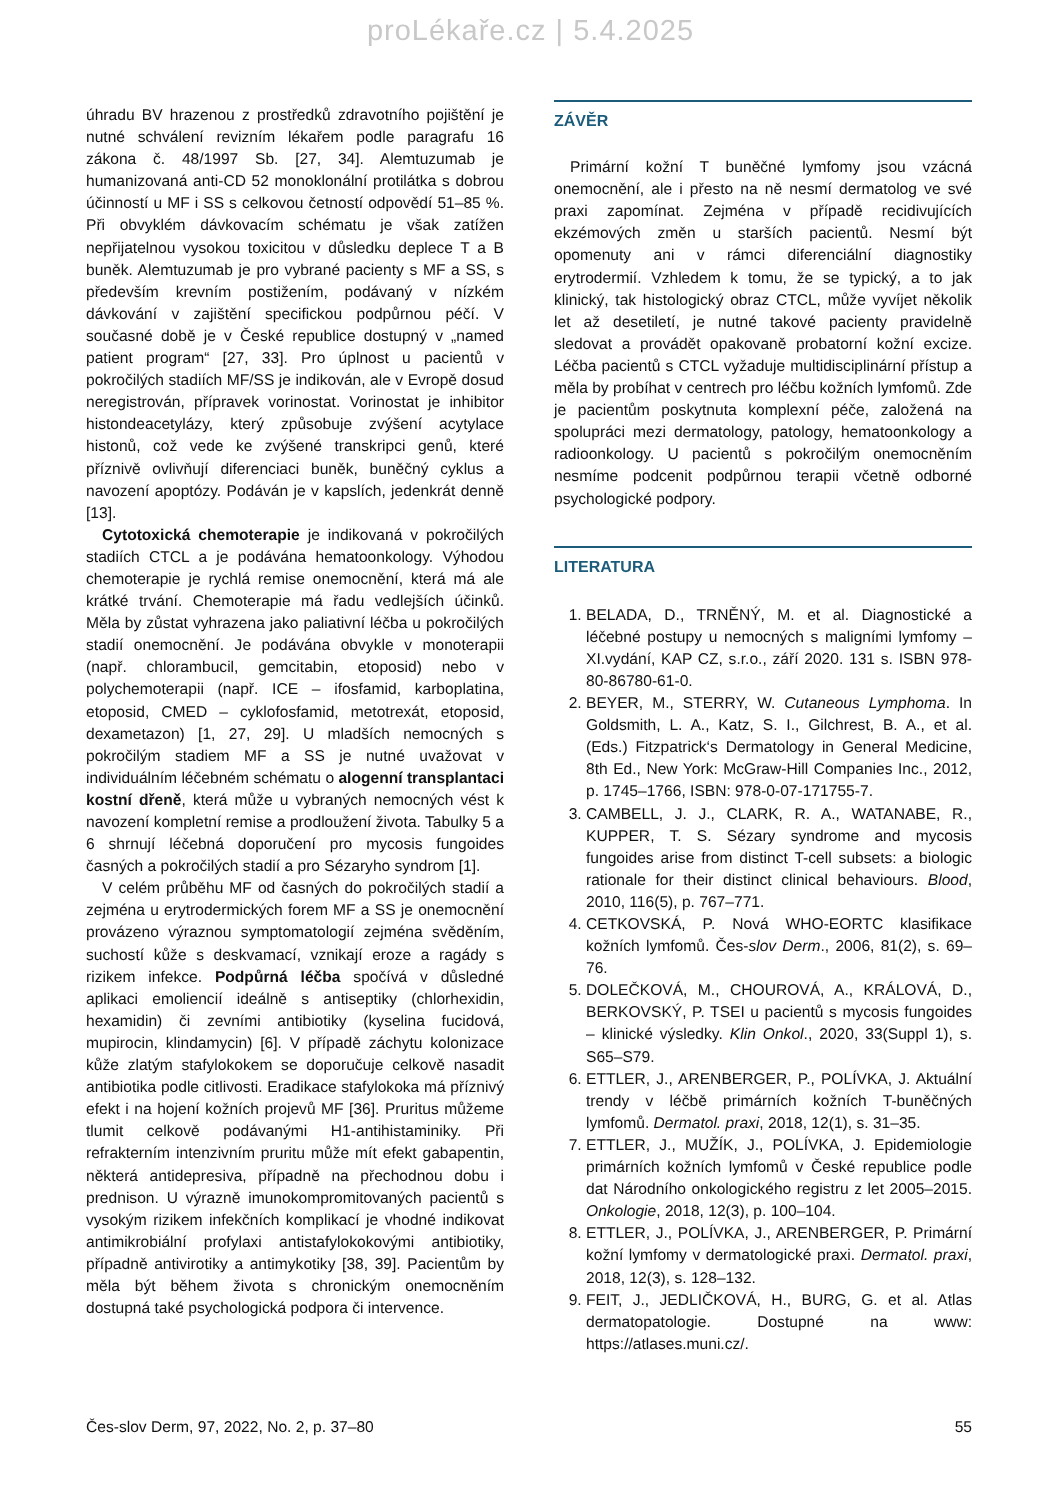proLékaře.cz | 5.4.2025
úhradu BV hrazenou z prostředků zdravotního pojištění je nutné schválení revizním lékařem podle paragrafu 16 zákona č. 48/1997 Sb. [27, 34]. Alemtuzumab je humanizovaná anti-CD 52 monoklonální protilátka s dobrou účinností u MF i SS s celkovou četností odpovědí 51–85 %. Při obvyklém dávkovacím schématu je však zatížen nepřijatelnou vysokou toxicitou v důsledku deplece T a B buněk. Alemtuzumab je pro vybrané pacienty s MF a SS, s především krevním postižením, podávaný v nízkém dávkování v zajištění specifickou podpůrnou péčí. V současné době je v České republice dostupný v „named patient program“ [27, 33]. Pro úplnost u pacientů v pokročilých stadiích MF/SS je indikován, ale v Evropě dosud neregistrován, přípravek vorinostat. Vorinostat je inhibitor histondeacetylázy, který způsobuje zvýšení acytylace histonů, což vede ke zvýšené transkripci genů, které příznivě ovlivňují diferenciaci buněk, buněčný cyklus a navození apoptózy. Podáván je v kapslích, jedenkrát denně [13].
Cytotoxická chemoterapie je indikovaná v pokročilých stadiích CTCL a je podávána hematoonkology. Výhodou chemoterapie je rychlá remise onemocnění, která má ale krátké trvání. Chemoterapie má řadu vedlejších účinků. Měla by zůstat vyhrazena jako paliativní léčba u pokročilých stadií onemocnění. Je podávána obvykle v monoterapii (např. chlorambucil, gemcitabin, etoposid) nebo v polychemoterapii (např. ICE – ifosfamid, karboplatina, etoposid, CMED – cyklofosfamid, metotrexát, etoposid, dexametazon) [1, 27, 29]. U mladších nemocných s pokročilým stadiem MF a SS je nutné uvažovat v individuálním léčebném schématu o alogenní transplantaci kostní dřeně, která může u vybraných nemocných vést k navození kompletní remise a prodloužení života. Tabulky 5 a 6 shrnují léčebná doporučení pro mycosis fungoides časných a pokročilých stadií a pro Sézaryho syndrom [1].
V celém průběhu MF od časných do pokročilých stadií a zejména u erytrodermických forem MF a SS je onemocnění provázeno výraznou symptomatologií zejména svěděním, suchostí kůže s deskvamací, vznikají eroze a ragády s rizikem infekce. Podpůrná léčba spočívá v důsledné aplikaci emoliencií ideálně s antiseptiky (chlorhexidin, hexamidin) či zevními antibiotiky (kyselina fucidová, mupirocin, klindamycin) [6]. V případě záchytu kolonizace kůže zlatým stafylokokem se doporučuje celkově nasadit antibiotika podle citlivosti. Eradikace stafylokoka má příznivý efekt i na hojení kožních projevů MF [36]. Pruritus můžeme tlumit celkově podávanými H1-antihistaminiky. Při refrakterním intenzivním pruritu může mít efekt gabapentin, některá antidepresiva, případně na přechodnou dobu i prednison. U výrazně imunokompromitovaných pacientů s vysokým rizikem infekčních komplikací je vhodné indikovat antimikrobiální profylaxi antistafylokokovými antibiotiky, případně antivirotiky a antimykotiky [38, 39]. Pacientům by měla být během života s chronickým onemocněním dostupná také psychologická podpora či intervence.
ZÁVĚR
Primární kožní T buněčné lymfomy jsou vzácná onemocnění, ale i přesto na ně nesmí dermatolog ve své praxi zapomínat. Zejména v případě recidivujících ekzémových změn u starších pacientů. Nesmí být opomenuty ani v rámci diferenciální diagnostiky erytrodermií. Vzhledem k tomu, že se typický, a to jak klinický, tak histologický obraz CTCL, může vyvíjet několik let až desetiletí, je nutné takové pacienty pravidelně sledovat a provádět opakovaně probatorní kožní excize. Léčba pacientů s CTCL vyžaduje multidisciplinární přístup a měla by probíhat v centrech pro léčbu kožních lymfomů. Zde je pacientům poskytnuta komplexní péče, založená na spolupráci mezi dermatology, patology, hematoonkology a radioonkology. U pacientů s pokročilým onemocněním nesmíme podcenit podpůrnou terapii včetně odborné psychologické podpory.
LITERATURA
1. BELADA, D., TRNĚNÝ, M. et al. Diagnostické a léčebné postupy u nemocných s maligními lymfomy – XI.vydání, KAP CZ, s.r.o., září 2020. 131 s. ISBN 978-80-86780-61-0.
2. BEYER, M., STERRY, W. Cutaneous Lymphoma. In Goldsmith, L. A., Katz, S. I., Gilchrest, B. A., et al. (Eds.) Fitzpatrick‘s Dermatology in General Medicine, 8th Ed., New York: McGraw-Hill Companies Inc., 2012, p. 1745–1766, ISBN: 978-0-07-171755-7.
3. CAMBELL, J. J., CLARK, R. A., WATANABE, R., KUPPER, T. S. Sézary syndrome and mycosis fungoides arise from distinct T-cell subsets: a biologic rationale for their distinct clinical behaviours. Blood, 2010, 116(5), p. 767–771.
4. CETKOVSKÁ, P. Nová WHO-EORTC klasifikace kožních lymfomů. Čes-slov Derm., 2006, 81(2), s. 69–76.
5. DOLEČKOVÁ, M., CHOUROVÁ, A., KRÁLOVÁ, D., BERKOVSKÝ, P. TSEI u pacientů s mycosis fungoides – klinické výsledky. Klin Onkol., 2020, 33(Suppl 1), s. S65–S79.
6. ETTLER, J., ARENBERGER, P., POLÍVKA, J. Aktuální trendy v léčbě primárních kožních T-buněčných lymfomů. Dermatol. praxi, 2018, 12(1), s. 31–35.
7. ETTLER, J., MUŽÍK, J., POLÍVKA, J. Epidemiologie primárních kožních lymfomů v České republice podle dat Národního onkologického registru z let 2005–2015. Onkologie, 2018, 12(3), p. 100–104.
8. ETTLER, J., POLÍVKA, J., ARENBERGER, P. Primární kožní lymfomy v dermatologické praxi. Dermatol. praxi, 2018, 12(3), s. 128–132.
9. FEIT, J., JEDLIČKOVÁ, H., BURG, G. et al. Atlas dermatopatologie. Dostupné na www: https://atlases.muni.cz/.
Čes-slov Derm, 97, 2022, No. 2, p. 37–80 55